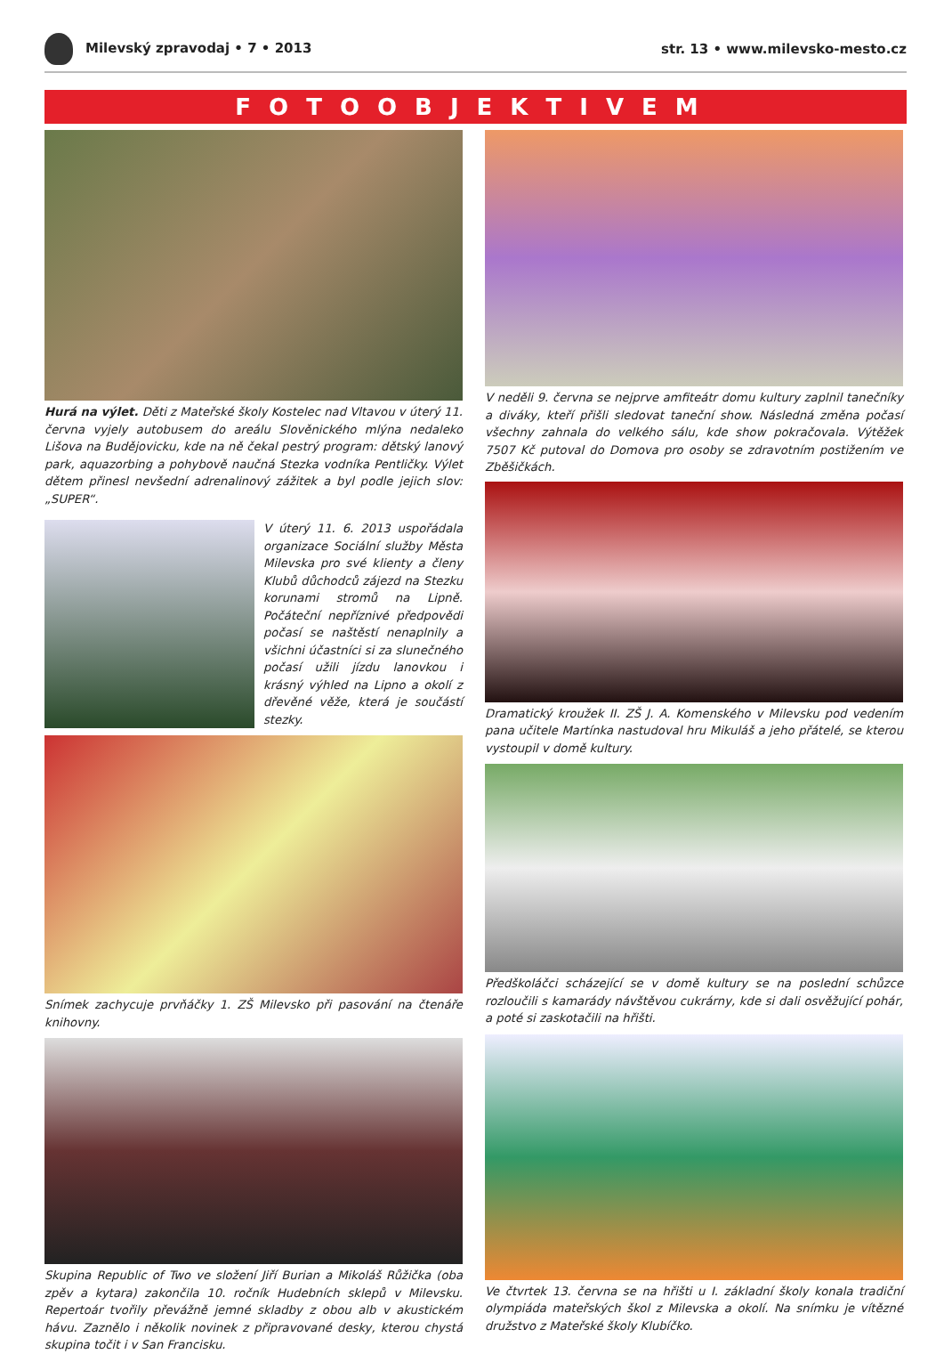Milevský zpravodaj • 7 • 2013 str. 13 • www.milevsko-mesto.cz
FOTOOBJEKTIVEM
Hurá na výlet. Děti z Mateřské školy Kostelec nad Vltavou v úterý 11. června vyjely autobusem do areálu Slověnického mlýna nedaleko Lišova na Budějovicku, kde na ně čekal pestrý program: dětský lanový park, aquazorbing a pohybově naučná Stezka vodníka Pentličky. Výlet dětem přinesl nevšední adrenalinový zážitek a byl podle jejich slov: „SUPER“.
V úterý 11. 6. 2013 uspořádala organizace Sociální služby Města Milevska pro své klienty a členy Klubů důchodců zájezd na Stezku korunami stromů na Lipně. Počáteční nepříznivé předpovědi počasí se naštěstí nenaplnily a všichni účastníci si za slunečného počasí užili jízdu lanovkou i krásný výhled na Lipno a okolí z dřevěné věže, která je součástí stezky.
Snímek zachycuje prvňáčky 1. ZŠ Milevsko při pasování na čtenáře knihovny.
Skupina Republic of Two ve složení Jiří Burian a Mikoláš Růžička (oba zpěv a kytara) zakončila 10. ročník Hudebních sklepů v Milevsku. Repertoár tvořily převážně jemné skladby z obou alb v akustickém hávu. Zaznělo i několik novinek z připravované desky, kterou chystá skupina točit i v San Francisku.
V neděli 9. června se nejprve amfiteátr domu kultury zaplnil tanečníky a diváky, kteří přišli sledovat taneční show. Následná změna počasí všechny zahnala do velkého sálu, kde show pokračovala. Výtěžek 7507 Kč putoval do Domova pro osoby se zdravotním postižením ve Zběšičkách.
Dramatický kroužek II. ZŠ J. A. Komenského v Milevsku pod vedením pana učitele Martínka nastudoval hru Mikuláš a jeho přátelé, se kterou vystoupil v domě kultury.
Předškoláčci scházející se v domě kultury se na poslední schůzce rozloučili s kamarády návštěvou cukrárny, kde si dali osvěžující pohár, a poté si zaskotačili na hřišti.
Ve čtvrtek 13. června se na hřišti u I. základní školy konala tradiční olympiáda mateřských škol z Milevska a okolí. Na snímku je vítězné družstvo z Mateřské školy Klubíčko.